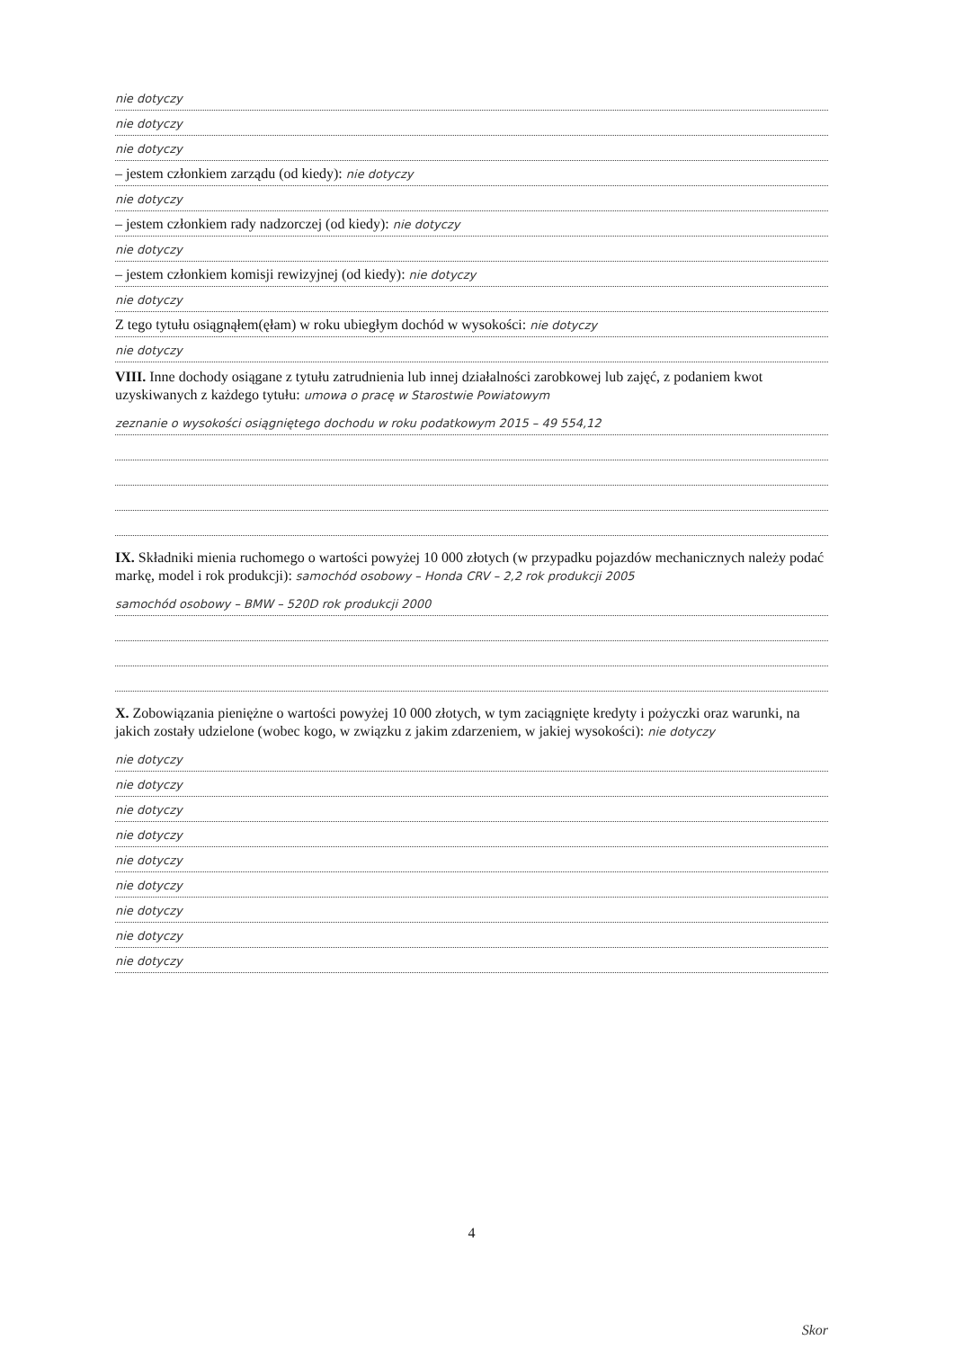nie dotyczy
nie dotyczy
nie dotyczy
– jestem członkiem zarządu (od kiedy): nie dotyczy
nie dotyczy
– jestem członkiem rady nadzorczej (od kiedy): nie dotyczy
nie dotyczy
– jestem członkiem komisji rewizyjnej (od kiedy): nie dotyczy
nie dotyczy
Z tego tytułu osiągnąłem(ęłam) w roku ubiegłym dochód w wysokości: nie dotyczy
nie dotyczy
VIII. Inne dochody osiągane z tytułu zatrudnienia lub innej działalności zarobkowej lub zajęć, z podaniem kwot uzyskiwanych z każdego tytułu: umowa o pracę w Starostwie Powiatowym
zeznanie o wysokości osiągniętego dochodu w roku podatkowym 2015 – 49 554,12
IX. Składniki mienia ruchomego o wartości powyżej 10 000 złotych (w przypadku pojazdów mechanicznych należy podać markę, model i rok produkcji): samochód osobowy – Honda CRV – 2,2 rok produkcji 2005
samochód osobowy – BMW – 520D rok produkcji 2000
X. Zobowiązania pieniężne o wartości powyżej 10 000 złotych, w tym zaciągnięte kredyty i pożyczki oraz warunki, na jakich zostały udzielone (wobec kogo, w związku z jakim zdarzeniem, w jakiej wysokości): nie dotyczy
nie dotyczy
nie dotyczy
nie dotyczy
nie dotyczy
nie dotyczy
nie dotyczy
nie dotyczy
nie dotyczy
nie dotyczy
4
Skor